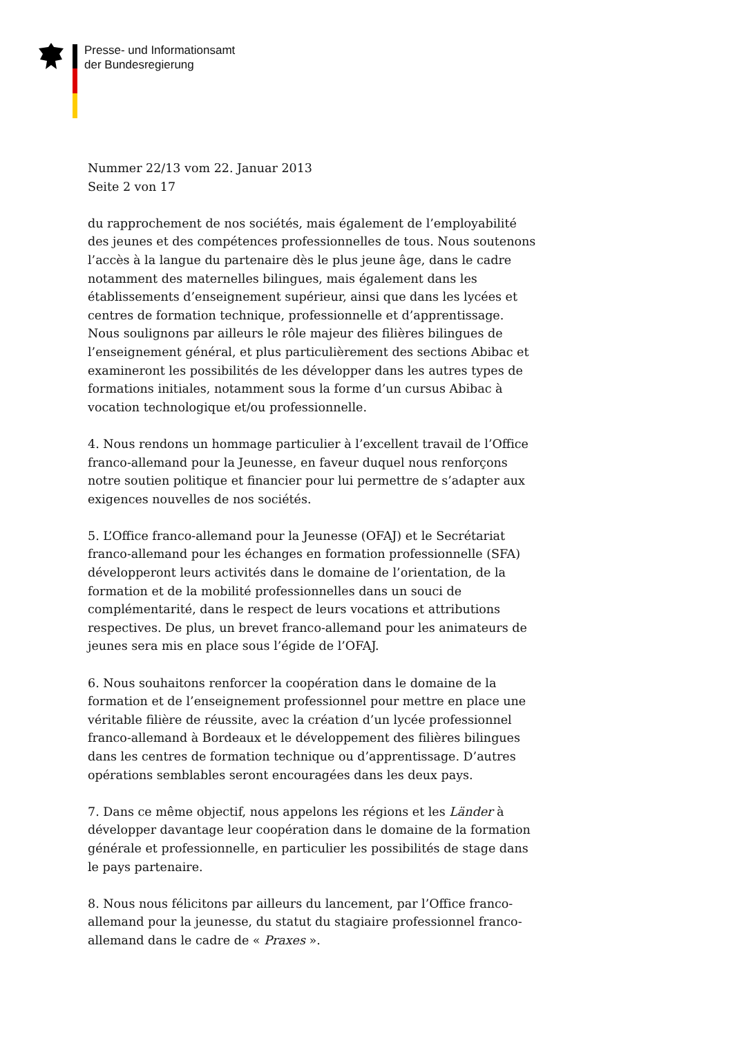Presse- und Informationsamt
der Bundesregierung
Nummer 22/13 vom 22. Januar 2013
Seite 2 von 17
du rapprochement de nos sociétés, mais également de l’employabilité des jeunes et des compétences professionnelles de tous. Nous soutenons l’accès à la langue du partenaire dès le plus jeune âge, dans le cadre notamment des maternelles bilingues, mais également dans les établissements d’enseignement supérieur, ainsi que dans les lycées et centres de formation technique, professionnelle et d’apprentissage. Nous soulignons par ailleurs le rôle majeur des filières bilingues de l’enseignement général, et plus particulièrement des sections Abibac et examineront les possibilités de les développer dans les autres types de formations initiales, notamment sous la forme d’un cursus Abibac à vocation technologique et/ou professionnelle.
4. Nous rendons un hommage particulier à l’excellent travail de l’Office franco-allemand pour la Jeunesse, en faveur duquel nous renforçons notre soutien politique et financier pour lui permettre de s’adapter aux exigences nouvelles de nos sociétés.
5. L’Office franco-allemand pour la Jeunesse (OFAJ) et le Secrétariat franco-allemand pour les échanges en formation professionnelle (SFA) développeront leurs activités dans le domaine de l’orientation, de la formation et de la mobilité professionnelles dans un souci de complémentarité, dans le respect de leurs vocations et attributions respectives. De plus, un brevet franco-allemand pour les animateurs de jeunes sera mis en place sous l’égide de l’OFAJ.
6. Nous souhaitons renforcer la coopération dans le domaine de la formation et de l’enseignement professionnel pour mettre en place une véritable filière de réussite, avec la création d’un lycée professionnel franco-allemand à Bordeaux et le développement des filières bilingues dans les centres de formation technique ou d’apprentissage. D’autres opérations semblables seront encouragées dans les deux pays.
7. Dans ce même objectif, nous appelons les régions et les Länder à développer davantage leur coopération dans le domaine de la formation générale et professionnelle, en particulier les possibilités de stage dans le pays partenaire.
8. Nous nous félicitons par ailleurs du lancement, par l’Office franco-allemand pour la jeunesse, du statut du stagiaire professionnel franco-allemand dans le cadre de « Praxes ».